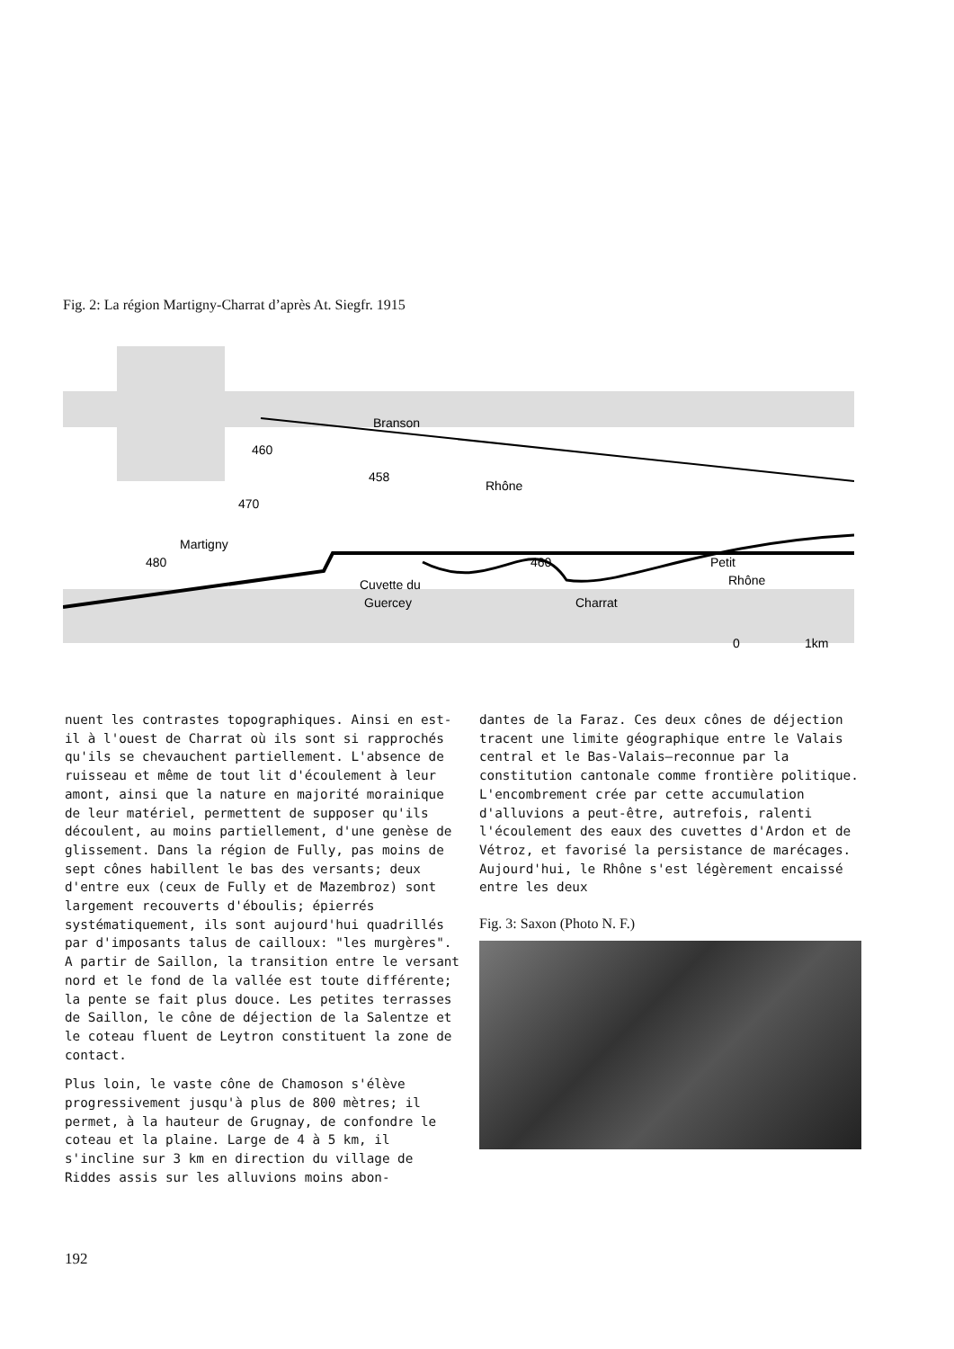Fig. 2: La région Martigny-Charrat d’après At. Siegfr. 1915
Branson
460
458
Rhône
470
Martigny
480
460
Petit
Rhône
Cuvette du
Guercey
Charrat
0
1km
nuent les contrastes topographiques. Ainsi en est-il à l'ouest de Charrat où ils sont si rapprochés qu'ils se chevauchent partiellement. L'absence de ruisseau et même de tout lit d'écoulement à leur amont, ainsi que la nature en majorité morainique de leur matériel, permettent de supposer qu'ils découlent, au moins partiellement, d'une genèse de glissement. Dans la région de Fully, pas moins de sept cônes habillent le bas des versants; deux d'entre eux (ceux de Fully et de Mazembroz) sont largement recouverts d'éboulis; épierrés systématiquement, ils sont aujourd'hui quadrillés par d'imposants talus de cailloux: "les murgères". A partir de Saillon, la transition entre le versant nord et le fond de la vallée est toute différente; la pente se fait plus douce. Les petites terrasses de Saillon, le cône de déjection de la Salentze et le coteau fluent de Leytron constituent la zone de contact.
Plus loin, le vaste cône de Chamoson s'élève progressivement jusqu'à plus de 800 mètres; il permet, à la hauteur de Grugnay, de confondre le coteau et la plaine. Large de 4 à 5 km, il s'incline sur 3 km en direction du village de Riddes assis sur les alluvions moins abon-
dantes de la Faraz. Ces deux cônes de déjection tracent une limite géographique entre le Valais central et le Bas-Valais–reconnue par la constitution cantonale comme frontière politique. L'encombrement crée par cette accumulation d'alluvions a peut-être, autrefois, ralenti l'écoulement des eaux des cuvettes d'Ardon et de Vétroz, et favorisé la persistance de marécages. Aujourd'hui, le Rhône s'est légèrement encaissé entre les deux
Fig. 3: Saxon (Photo N. F.)
192